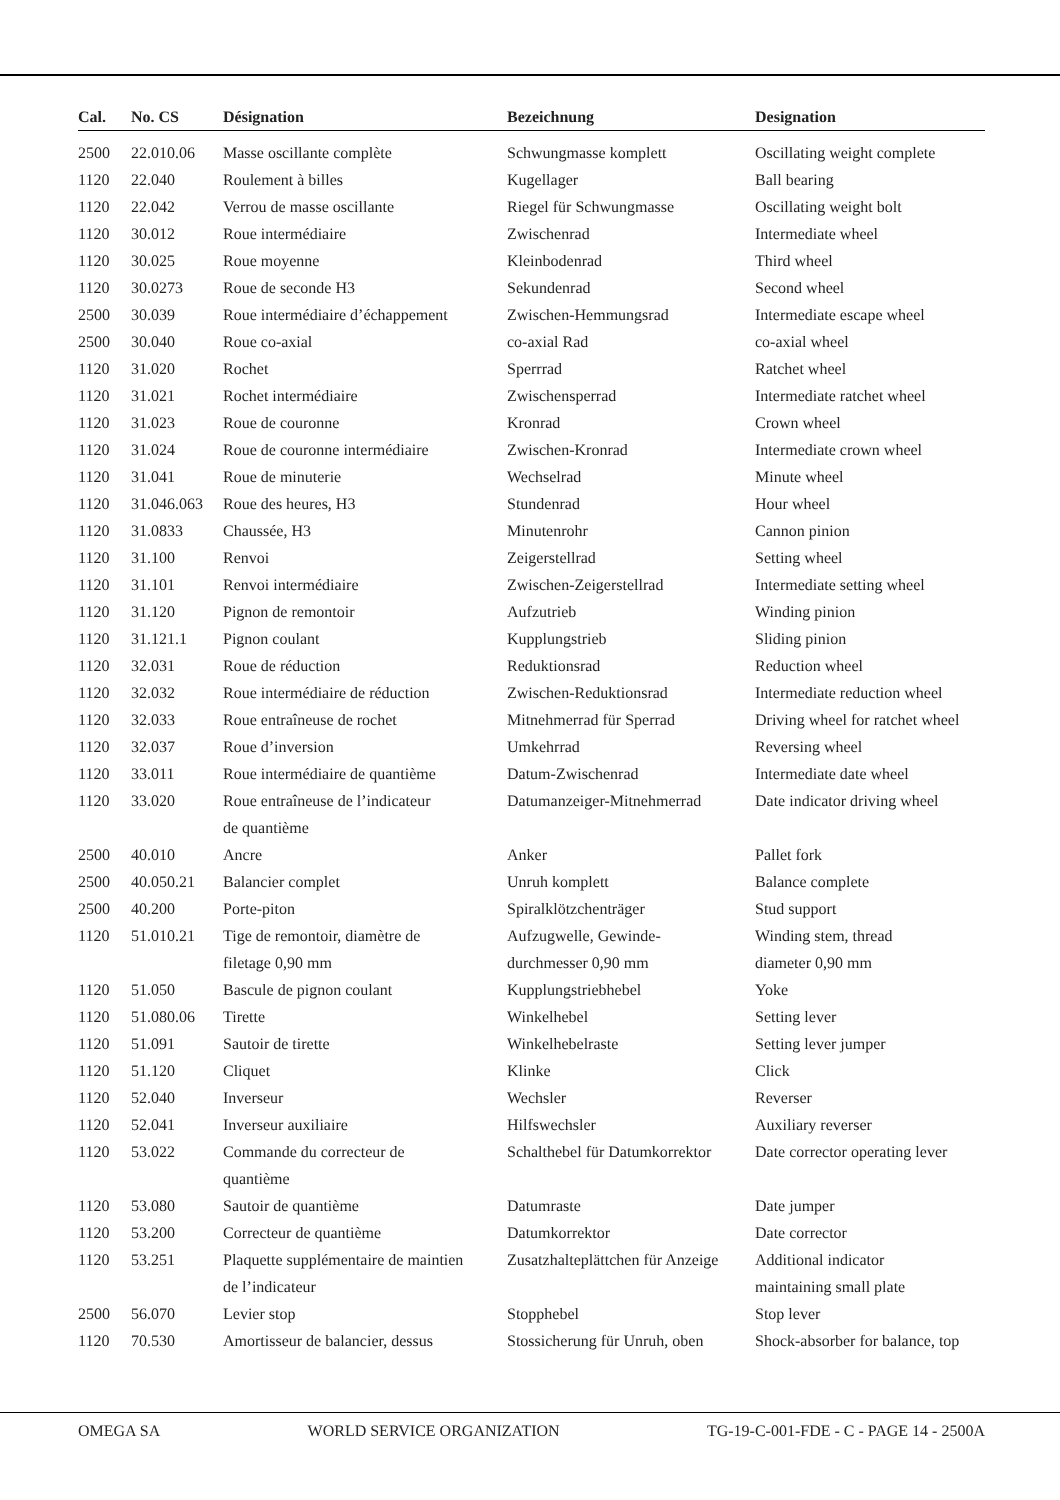| Cal. | No. CS | Désignation | Bezeichnung | Designation |
| --- | --- | --- | --- | --- |
| 2500 | 22.010.06 | Masse oscillante complète | Schwungmasse komplett | Oscillating weight complete |
| 1120 | 22.040 | Roulement à billes | Kugellager | Ball bearing |
| 1120 | 22.042 | Verrou de masse oscillante | Riegel für Schwungmasse | Oscillating weight bolt |
| 1120 | 30.012 | Roue intermédiaire | Zwischenrad | Intermediate wheel |
| 1120 | 30.025 | Roue moyenne | Kleinbodenrad | Third wheel |
| 1120 | 30.0273 | Roue de seconde H3 | Sekundenrad | Second wheel |
| 2500 | 30.039 | Roue intermédiaire d’échappement | Zwischen-Hemmungsrad | Intermediate escape wheel |
| 2500 | 30.040 | Roue co-axial | co-axial Rad | co-axial wheel |
| 1120 | 31.020 | Rochet | Sperrrad | Ratchet wheel |
| 1120 | 31.021 | Rochet intermédiaire | Zwischensperrad | Intermediate ratchet wheel |
| 1120 | 31.023 | Roue de couronne | Kronrad | Crown wheel |
| 1120 | 31.024 | Roue de couronne intermédiaire | Zwischen-Kronrad | Intermediate crown wheel |
| 1120 | 31.041 | Roue de minuterie | Wechselrad | Minute wheel |
| 1120 | 31.046.063 | Roue des heures, H3 | Stundenrad | Hour wheel |
| 1120 | 31.0833 | Chaussée, H3 | Minutenrohr | Cannon pinion |
| 1120 | 31.100 | Renvoi | Zeigerstellrad | Setting wheel |
| 1120 | 31.101 | Renvoi intermédiaire | Zwischen-Zeigerstellrad | Intermediate setting wheel |
| 1120 | 31.120 | Pignon de remontoir | Aufzutrieb | Winding pinion |
| 1120 | 31.121.1 | Pignon coulant | Kupplungstrieb | Sliding pinion |
| 1120 | 32.031 | Roue de réduction | Reduktionsrad | Reduction wheel |
| 1120 | 32.032 | Roue intermédiaire de réduction | Zwischen-Reduktionsrad | Intermediate reduction wheel |
| 1120 | 32.033 | Roue entraîneuse de rochet | Mitnehmerrad für Sperrad | Driving wheel for ratchet wheel |
| 1120 | 32.037 | Roue d’inversion | Umkehrrad | Reversing wheel |
| 1120 | 33.011 | Roue intermédiaire de quantième | Datum-Zwischenrad | Intermediate date wheel |
| 1120 | 33.020 | Roue entraîneuse de l’indicateur de quantième | Datumanzeiger-Mitnehmerrad | Date indicator driving wheel |
| 2500 | 40.010 | Ancre | Anker | Pallet fork |
| 2500 | 40.050.21 | Balancier complet | Unruh komplett | Balance complete |
| 2500 | 40.200 | Porte-piton | Spiralklötzchenträger | Stud support |
| 1120 | 51.010.21 | Tige de remontoir, diamètre de filetage 0,90 mm | Aufzugwelle, Gewinde- durchmesser 0,90 mm | Winding stem, thread diameter 0,90 mm |
| 1120 | 51.050 | Bascule de pignon coulant | Kupplungstriebhebel | Yoke |
| 1120 | 51.080.06 | Tirette | Winkelhebel | Setting lever |
| 1120 | 51.091 | Sautoir de tirette | Winkelhebelraste | Setting lever jumper |
| 1120 | 51.120 | Cliquet | Klinke | Click |
| 1120 | 52.040 | Inverseur | Wechsler | Reverser |
| 1120 | 52.041 | Inverseur auxiliaire | Hilfswechsler | Auxiliary reverser |
| 1120 | 53.022 | Commande du correcteur de quantième | Schalthebel für Datumkorrektor | Date corrector operating lever |
| 1120 | 53.080 | Sautoir de quantième | Datumraste | Date jumper |
| 1120 | 53.200 | Correcteur de quantième | Datumkorrektor | Date corrector |
| 1120 | 53.251 | Plaquette supplémentaire de maintien de l’indicateur | Zusatzhalteplättchen für Anzeige | Additional indicator maintaining small plate |
| 2500 | 56.070 | Levier stop | Stopphebel | Stop lever |
| 1120 | 70.530 | Amortisseur de balancier, dessus | Stossicherung für Unruh, oben | Shock-absorber for balance, top |
OMEGA SA WORLD SERVICE ORGANIZATION TG-19-C-001-FDE - C - PAGE 14 - 2500A